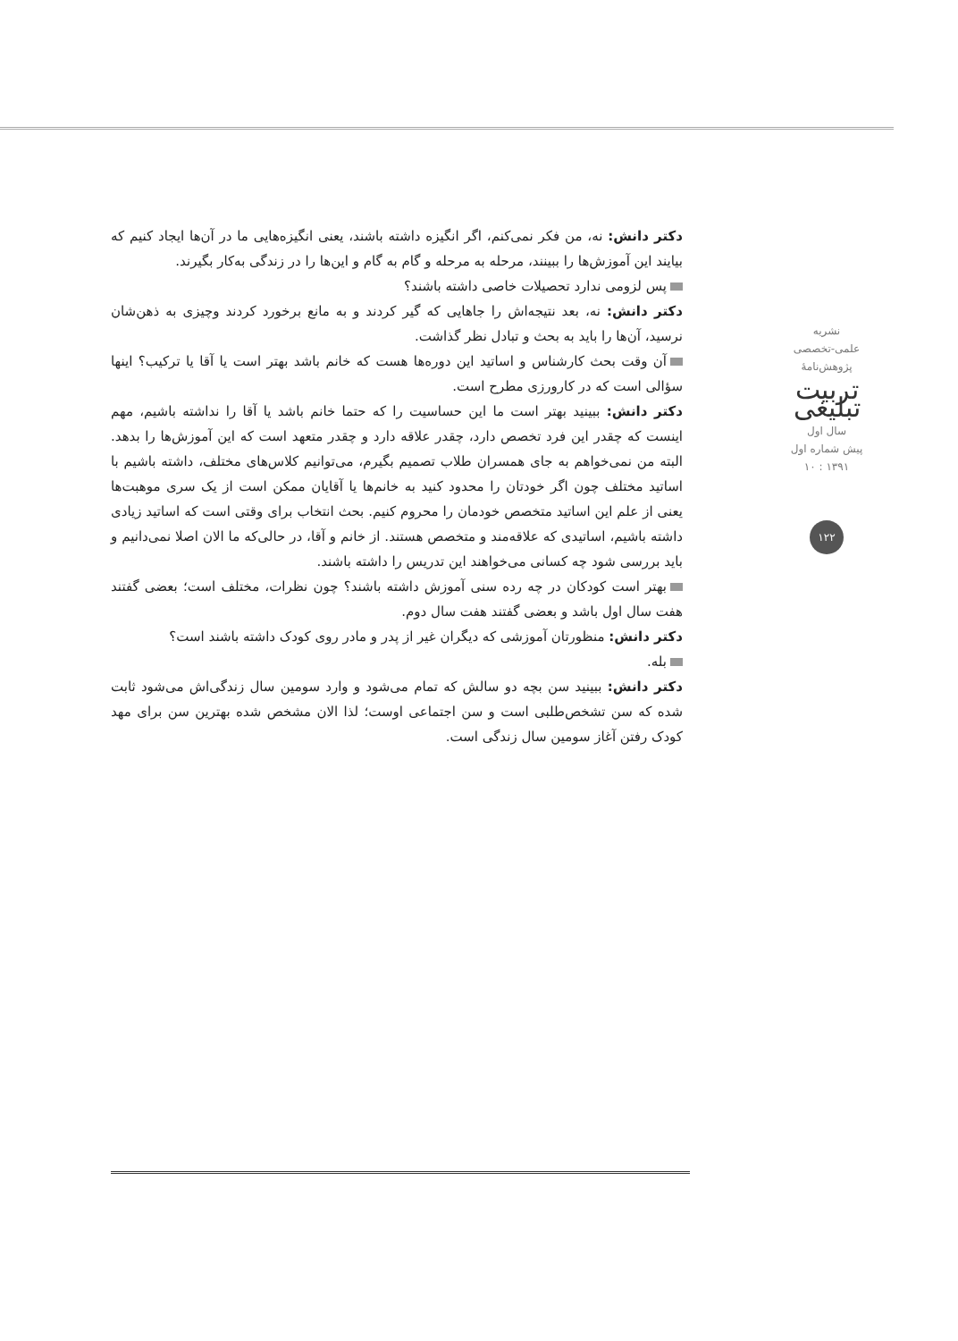دکتر دانش: نه، من فکر نمی‌کنم، اگر انگیزه داشته باشند، یعنی انگیزه‌هایی ما در آن‌ها ایجاد کنیم که بیایند این آموزش‌ها را ببینند، مرحله به مرحله و گام به گام و این‌ها را در زندگی به‌کار بگیرند.
پس لزومی ندارد تحصیلات خاصی داشته باشند؟
دکتر دانش: نه، بعد نتیجه‌اش را جاهایی که گیر کردند و به مانع برخورد کردند وچیزی به ذهن‌شان نرسید، آن‌ها را باید به بحث و تبادل نظر گذاشت.
آن وقت بحث کارشناس و اساتید این دوره‌ها هست که خانم باشد بهتر است یا آقا یا ترکیب؟ اینها سؤالی است که در کارورزی مطرح است.
دکتر دانش: ببینید بهتر است ما این حساسیت را که حتما خانم باشد یا آقا را نداشته باشیم، مهم اینست که چقدر این فرد تخصص دارد، چقدر علاقه دارد و چقدر متعهد است که این آموزش‌ها را بدهد. البته من نمی‌خواهم به جای همسران طلاب تصمیم بگیرم، می‌توانیم کلاس‌های مختلف، داشته باشیم با اساتید مختلف چون اگر خودتان را محدود کنید به خانم‌ها یا آقایان ممکن است از یک سری موهبت‌ها یعنی از علم این اساتید متخصص خودمان را محروم کنیم. بحث انتخاب برای وقتی است که اساتید زیادی داشته باشیم، اساتیدی که علاقه‌مند و متخصص هستند. از خانم و آقا، در حالی‌که ما الان اصلا نمی‌دانیم و باید بررسی شود چه کسانی می‌خواهند این تدریس را داشته باشند.
بهتر است کودکان در چه رده سنی آموزش داشته باشند؟ چون نظرات، مختلف است؛ بعضی گفتند هفت سال اول باشد و بعضی گفتند هفت سال دوم.
دکتر دانش: منظورتان آموزشی که دیگران غیر از پدر و مادر روی کودک داشته باشند است؟
بله.
دکتر دانش: ببینید سن بچه دو سالش که تمام می‌شود و وارد سومین سال زندگی‌اش می‌شود ثابت شده که سن تشخص‌طلبی است و سن اجتماعی اوست؛ لذا الان مشخص شده بهترین سن برای مهد کودک رفتن آغاز سومین سال زندگی است.
نشریه
علمی-تخصصی
پژوهش‌نامهٔ
تربیت تبلیغی
سال اول
پیش شماره اول
۱۳۹۱ : ۱۰
۱۲۲